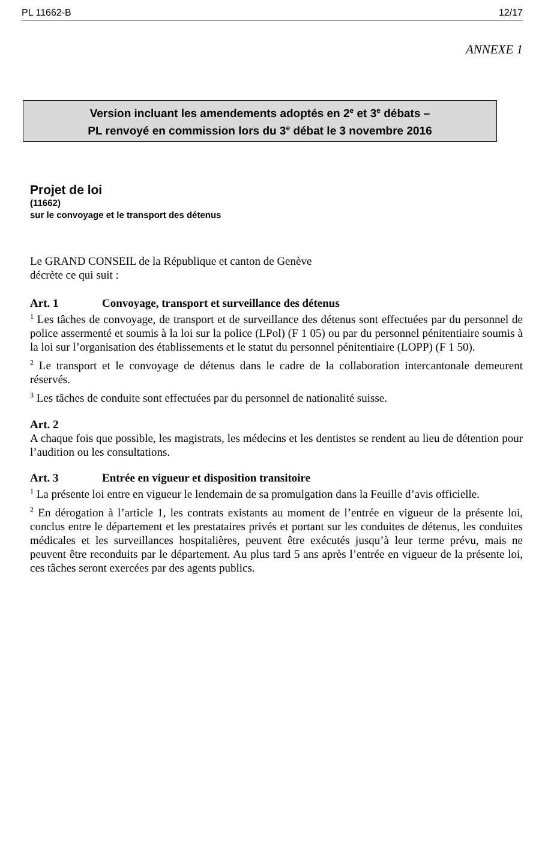PL 11662-B 12/17
ANNEXE 1
Version incluant les amendements adoptés en 2<sup>e</sup> et 3<sup>e</sup> débats –
PL renvoyé en commission lors du 3<sup>e</sup> débat le 3 novembre 2016
Projet de loi
(11662)
sur le convoyage et le transport des détenus
Le GRAND CONSEIL de la République et canton de Genève
décrète ce qui suit :
Art. 1 Convoyage, transport et surveillance des détenus
<sup>1</sup> Les tâches de convoyage, de transport et de surveillance des détenus sont effectuées par du personnel de police assermenté et soumis à la loi sur la police (LPol) (F 1 05) ou par du personnel pénitentiaire soumis à la loi sur l’organisation des établissements et le statut du personnel pénitentiaire (LOPP) (F 1 50).
<sup>2</sup> Le transport et le convoyage de détenus dans le cadre de la collaboration intercantonale demeurent réservés.
<sup>3</sup> Les tâches de conduite sont effectuées par du personnel de nationalité suisse.
Art. 2
A chaque fois que possible, les magistrats, les médecins et les dentistes se rendent au lieu de détention pour l’audition ou les consultations.
Art. 3 Entrée en vigueur et disposition transitoire
<sup>1</sup> La présente loi entre en vigueur le lendemain de sa promulgation dans la Feuille d’avis officielle.
<sup>2</sup> En dérogation à l’article 1, les contrats existants au moment de l’entrée en vigueur de la présente loi, conclus entre le département et les prestataires privés et portant sur les conduites de détenus, les conduites médicales et les surveillances hospitalières, peuvent être exécutés jusqu’à leur terme prévu, mais ne peuvent être reconduits par le département. Au plus tard 5 ans après l’entrée en vigueur de la présente loi, ces tâches seront exercées par des agents publics.